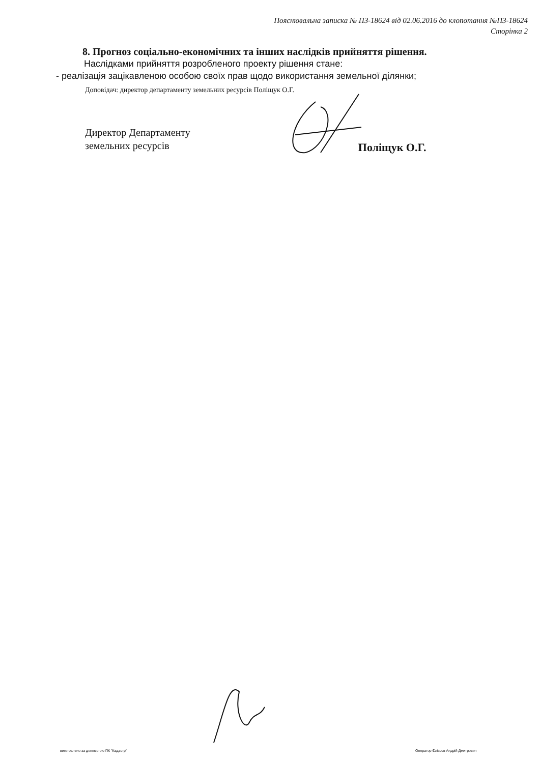Пояснювальна записка № ПЗ-18624 від 02.06.2016 до клопотання №ПЗ-18624
Сторінка 2
8. Прогноз соціально-економічних та інших наслідків прийняття рішення.
Наслідками прийняття розробленого проекту рішення стане:
- реалізація зацікавленою особою своїх прав щодо використання земельної ділянки;
Доповідач: директор департаменту земельних ресурсів Поліщук О.Г.
Директор Департаменту
земельних ресурсів
Поліщук О.Г.
виготовлено за допомогою ПК "Кадастр" Оператор Єлісєєв Андрій Дмитрович